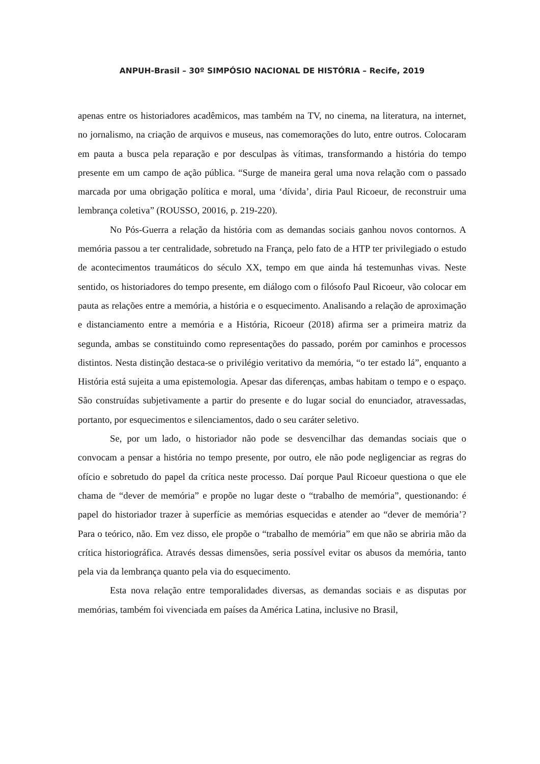ANPUH-Brasil – 30º SIMPÓSIO NACIONAL DE HISTÓRIA – Recife, 2019
apenas entre os historiadores acadêmicos, mas também na TV, no cinema, na literatura, na internet, no jornalismo, na criação de arquivos e museus, nas comemorações do luto, entre outros. Colocaram em pauta a busca pela reparação e por desculpas às vítimas, transformando a história do tempo presente em um campo de ação pública. “Surge de maneira geral uma nova relação com o passado marcada por uma obrigação política e moral, uma ‘dívida’, diria Paul Ricoeur, de reconstruir uma lembrança coletiva” (ROUSSO, 20016, p. 219-220).
No Pós-Guerra a relação da história com as demandas sociais ganhou novos contornos. A memória passou a ter centralidade, sobretudo na França, pelo fato de a HTP ter privilegiado o estudo de acontecimentos traumáticos do século XX, tempo em que ainda há testemunhas vivas. Neste sentido, os historiadores do tempo presente, em diálogo com o filósofo Paul Ricoeur, vão colocar em pauta as relações entre a memória, a história e o esquecimento. Analisando a relação de aproximação e distanciamento entre a memória e a História, Ricoeur (2018) afirma ser a primeira matriz da segunda, ambas se constituindo como representações do passado, porém por caminhos e processos distintos. Nesta distinção destaca-se o privilégio veritativo da memória, “o ter estado lá”, enquanto a História está sujeita a uma epistemologia. Apesar das diferenças, ambas habitam o tempo e o espaço. São construídas subjetivamente a partir do presente e do lugar social do enunciador, atravessadas, portanto, por esquecimentos e silenciamentos, dado o seu caráter seletivo.
Se, por um lado, o historiador não pode se desvencilhar das demandas sociais que o convocam a pensar a história no tempo presente, por outro, ele não pode negligenciar as regras do ofício e sobretudo do papel da crítica neste processo. Daí porque Paul Ricoeur questiona o que ele chama de “dever de memória” e propõe no lugar deste o “trabalho de memória”, questionando: é papel do historiador trazer à superfície as memórias esquecidas e atender ao “dever de memória’? Para o teórico, não. Em vez disso, ele propõe o “trabalho de memória” em que não se abriria mão da crítica historiográfica. Através dessas dimensões, seria possível evitar os abusos da memória, tanto pela via da lembrança quanto pela via do esquecimento.
Esta nova relação entre temporalidades diversas, as demandas sociais e as disputas por memórias, também foi vivenciada em países da América Latina, inclusive no Brasil,